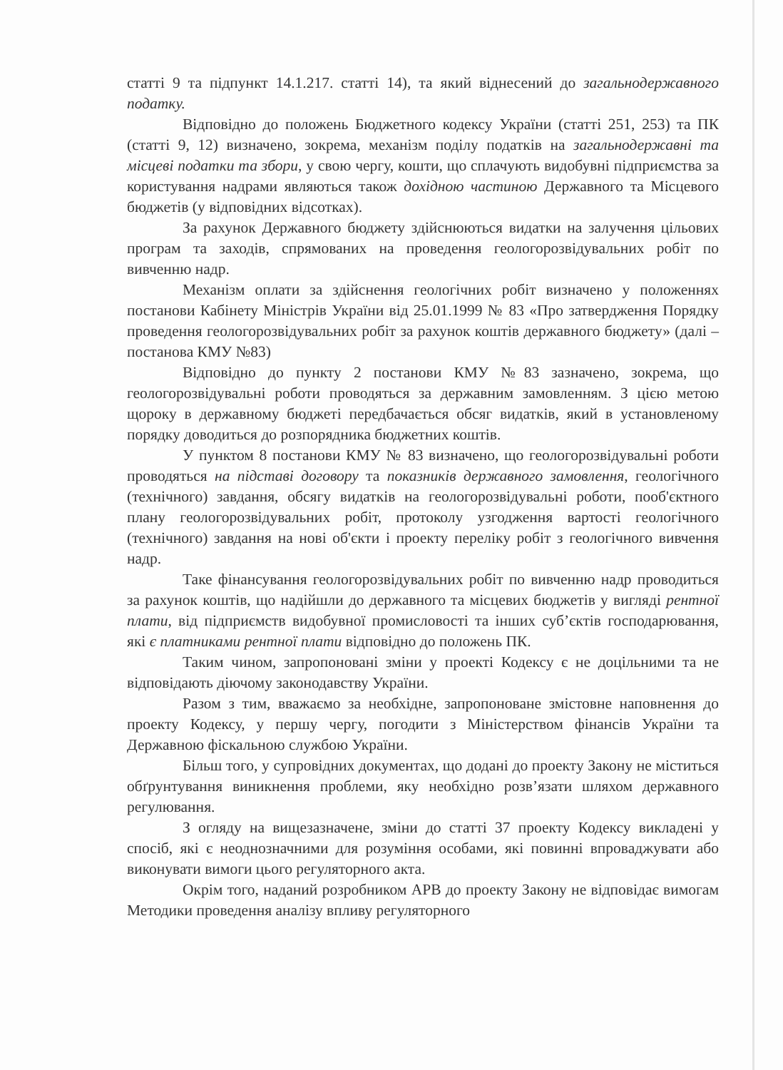статті 9 та підпункт 14.1.217. статті 14), та який віднесений до загальнодержавного податку.
Відповідно до положень Бюджетного кодексу України (статті 251, 253) та ПК (статті 9, 12) визначено, зокрема, механізм поділу податків на загальнодержавні та місцеві податки та збори, у свою чергу, кошти, що сплачують видобувні підприємства за користування надрами являються також дохідною частиною Державного та Місцевого бюджетів (у відповідних відсотках).
За рахунок Державного бюджету здійснюються видатки на залучення цільових програм та заходів, спрямованих на проведення геологорозвідувальних робіт по вивченню надр.
Механізм оплати за здійснення геологічних робіт визначено у положеннях постанови Кабінету Міністрів України від 25.01.1999 № 83 «Про затвердження Порядку проведення геологорозвідувальних робіт за рахунок коштів державного бюджету» (далі – постанова КМУ №83)
Відповідно до пункту 2 постанови КМУ №83 зазначено, зокрема, що геологорозвідувальні роботи проводяться за державним замовленням. З цією метою щороку в державному бюджеті передбачається обсяг видатків, який в установленому порядку доводиться до розпорядника бюджетних коштів.
У пунктом 8 постанови КМУ № 83 визначено, що геологорозвідувальні роботи проводяться на підставі договору та показників державного замовлення, геологічного (технічного) завдання, обсягу видатків на геологорозвідувальні роботи, пооб'єктного плану геологорозвідувальних робіт, протоколу узгодження вартості геологічного (технічного) завдання на нові об'єкти і проекту переліку робіт з геологічного вивчення надр.
Таке фінансування геологорозвідувальних робіт по вивченню надр проводиться за рахунок коштів, що надійшли до державного та місцевих бюджетів у вигляді рентної плати, від підприємств видобувної промисловості та інших суб’єктів господарювання, які є платниками рентної плати відповідно до положень ПК.
Таким чином, запропоновані зміни у проекті Кодексу є не доцільними та не відповідають діючому законодавству України.
Разом з тим, вважаємо за необхідне, запропоноване змістовне наповнення до проекту Кодексу, у першу чергу, погодити з Міністерством фінансів України та Державною фіскальною службою України.
Більш того, у супровідних документах, що додані до проекту Закону не міститься обґрунтування виникнення проблеми, яку необхідно розв’язати шляхом державного регулювання.
З огляду на вищезазначене, зміни до статті 37 проекту Кодексу викладені у спосіб, які є неоднозначними для розуміння особами, які повинні впроваджувати або виконувати вимоги цього регуляторного акта.
Окрім того, наданий розробником АРВ до проекту Закону не відповідає вимогам Методики проведення аналізу впливу регуляторного